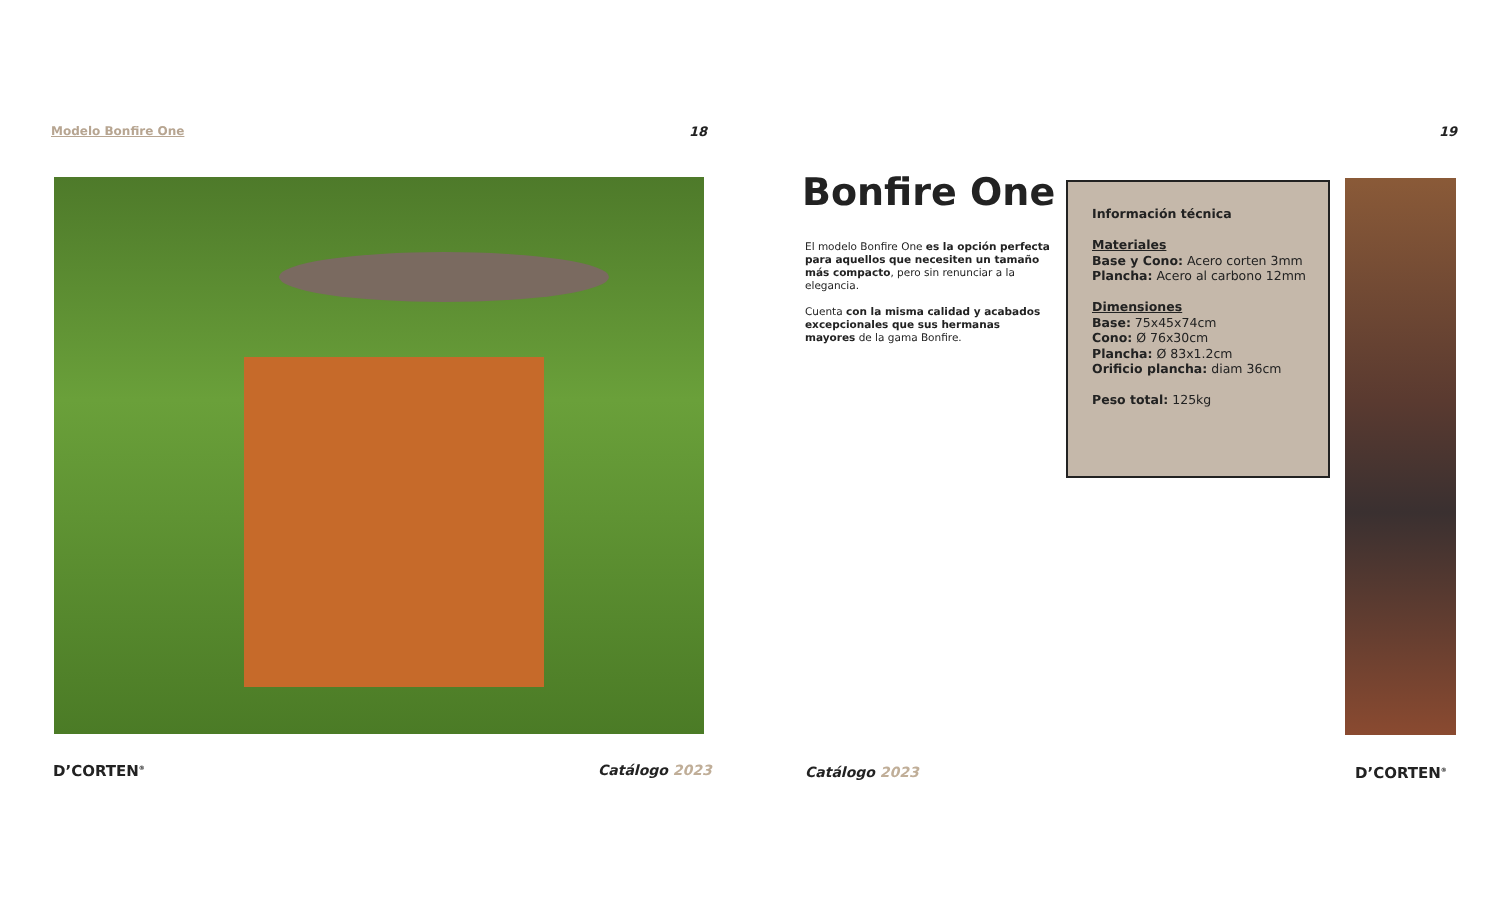Modelo Bonfire One 18
D’CORTEN<sup>®</sup> Catálogo 2023
19
Bonfire One
El modelo Bonfire One es la opción perfecta para aquellos que necesiten un tamaño más compacto, pero sin renunciar a la elegancia.
Cuenta con la misma calidad y acabados excepcionales que sus hermanas mayores de la gama Bonfire.
Información técnica
Materiales
Base y Cono: Acero corten 3mm
Plancha: Acero al carbono 12mm
Dimensiones
Base: 75x45x74cm
Cono: Ø 76x30cm
Plancha: Ø 83x1.2cm
Orificio plancha: diam 36cm
Peso total: 125kg
Catálogo 2023 D’CORTEN<sup>®</sup>